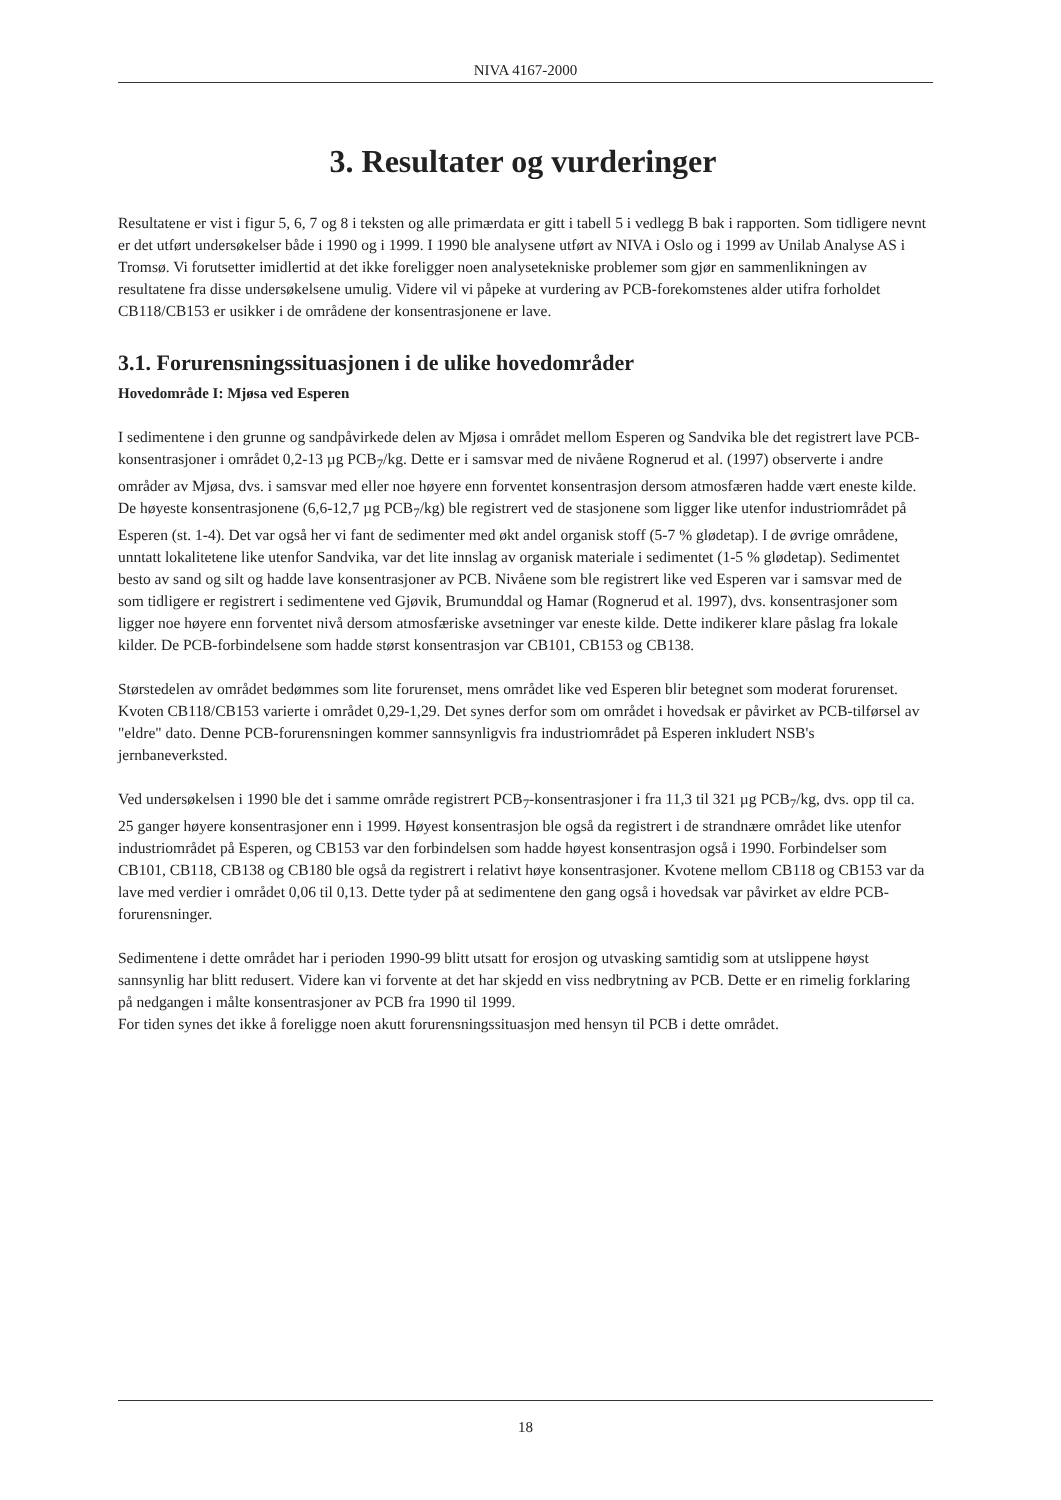NIVA 4167-2000
3. Resultater og vurderinger
Resultatene er vist i figur 5, 6, 7 og 8 i teksten og alle primærdata er gitt i tabell 5 i vedlegg B bak i rapporten. Som tidligere nevnt er det utført undersøkelser både i 1990 og i 1999. I 1990 ble analysene utført av NIVA i Oslo og i 1999 av Unilab Analyse AS i Tromsø. Vi forutsetter imidlertid at det ikke foreligger noen analysetekniske problemer som gjør en sammenlikningen av resultatene fra disse undersøkelsene umulig. Videre vil vi påpeke at vurdering av PCB-forekomstenes alder utifra forholdet CB118/CB153 er usikker i de områdene der konsentrasjonene er lave.
3.1. Forurensningssituasjonen i de ulike hovedområder
Hovedområde I: Mjøsa ved Esperen
I sedimentene i den grunne og sandpåvirkede delen av Mjøsa i området mellom Esperen og Sandvika ble det registrert lave PCB-konsentrasjoner i området 0,2-13 µg PCB<sub>7</sub>/kg. Dette er i samsvar med de nivåene Rognerud et al. (1997) observerte i andre områder av Mjøsa, dvs. i samsvar med eller noe høyere enn forventet konsentrasjon dersom atmosfæren hadde vært eneste kilde. De høyeste konsentrasjonene (6,6-12,7 µg PCB<sub>7</sub>/kg) ble registrert ved de stasjonene som ligger like utenfor industriområdet på Esperen (st. 1-4). Det var også her vi fant de sedimenter med økt andel organisk stoff (5-7 % glødetap). I de øvrige områdene, unntatt lokalitetene like utenfor Sandvika, var det lite innslag av organisk materiale i sedimentet (1-5 % glødetap). Sedimentet besto av sand og silt og hadde lave konsentrasjoner av PCB. Nivåene som ble registrert like ved Esperen var i samsvar med de som tidligere er registrert i sedimentene ved Gjøvik, Brumunddal og Hamar (Rognerud et al. 1997), dvs. konsentrasjoner som ligger noe høyere enn forventet nivå dersom atmosfæriske avsetninger var eneste kilde. Dette indikerer klare påslag fra lokale kilder. De PCB-forbindelsene som hadde størst konsentrasjon var CB101, CB153 og CB138.
Størstedelen av området bedømmes som lite forurenset, mens området like ved Esperen blir betegnet som moderat forurenset. Kvoten CB118/CB153 varierte i området 0,29-1,29. Det synes derfor som om området i hovedsak er påvirket av PCB-tilførsel av "eldre" dato. Denne PCB-forurensningen kommer sannsynligvis fra industriområdet på Esperen inkludert NSB's jernbaneverksted.
Ved undersøkelsen i 1990 ble det i samme område registrert PCB<sub>7</sub>-konsentrasjoner i fra 11,3 til 321 µg PCB<sub>7</sub>/kg, dvs. opp til ca. 25 ganger høyere konsentrasjoner enn i 1999. Høyest konsentrasjon ble også da registrert i de strandnære området like utenfor industriområdet på Esperen, og CB153 var den forbindelsen som hadde høyest konsentrasjon også i 1990. Forbindelser som CB101, CB118, CB138 og CB180 ble også da registrert i relativt høye konsentrasjoner. Kvotene mellom CB118 og CB153 var da lave med verdier i området 0,06 til 0,13. Dette tyder på at sedimentene den gang også i hovedsak var påvirket av eldre PCB-forurensninger.
Sedimentene i dette området har i perioden 1990-99 blitt utsatt for erosjon og utvasking samtidig som at utslippene høyst sannsynlig har blitt redusert. Videre kan vi forvente at det har skjedd en viss nedbrytning av PCB. Dette er en rimelig forklaring på nedgangen i målte konsentrasjoner av PCB fra 1990 til 1999.
For tiden synes det ikke å foreligge noen akutt forurensningssituasjon med hensyn til PCB i dette området.
18